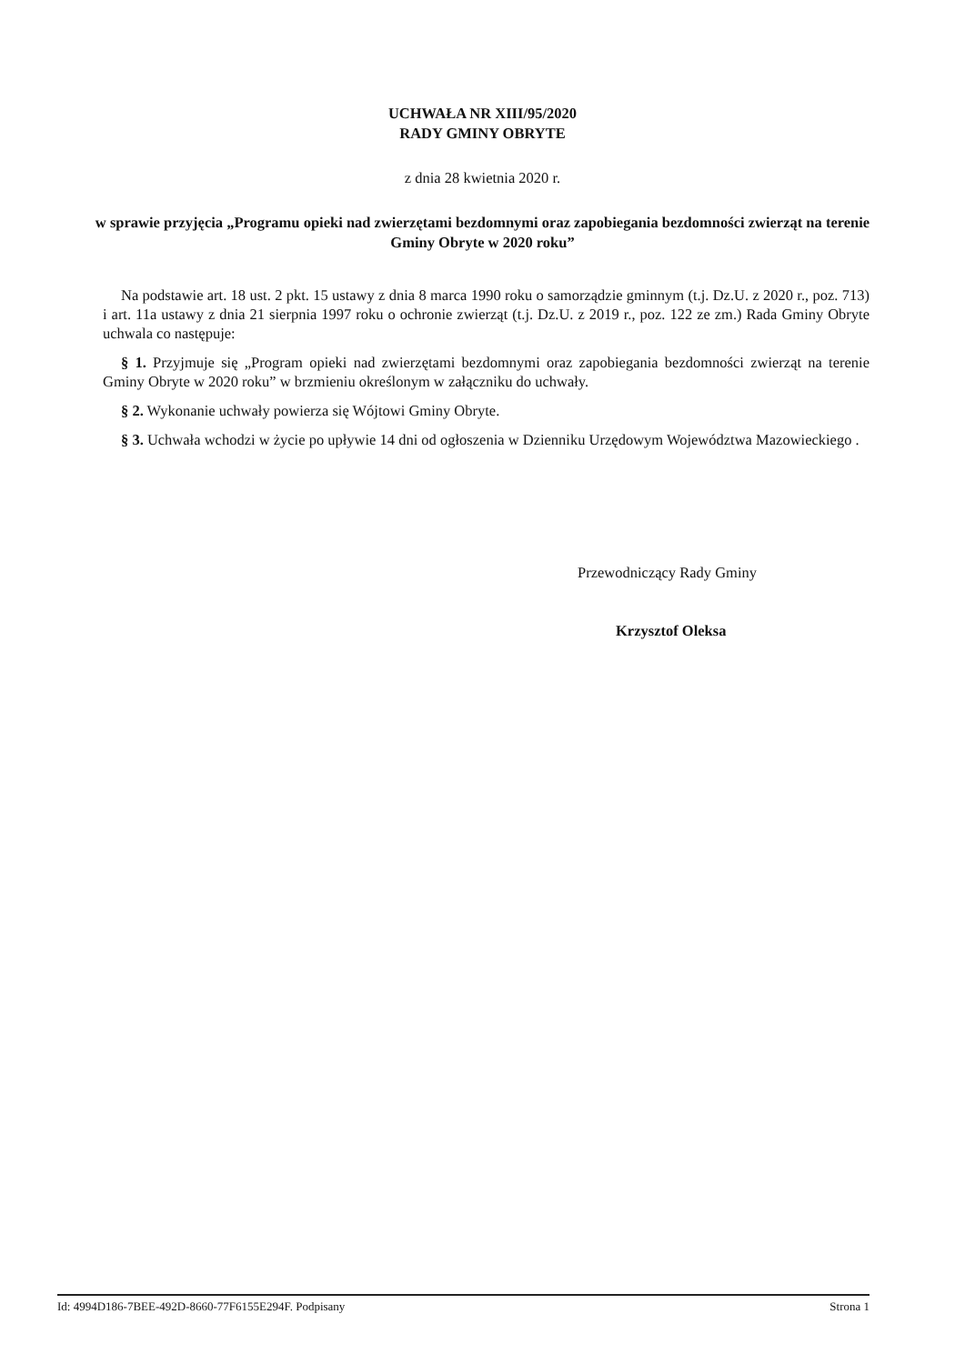UCHWAŁA NR XIII/95/2020
RADY GMINY OBRYTE
z dnia 28 kwietnia 2020 r.
w sprawie przyjęcia „Programu opieki nad zwierzętami bezdomnymi oraz zapobiegania bezdomności zwierząt na terenie Gminy Obryte w 2020 roku”
Na podstawie art. 18 ust. 2 pkt. 15 ustawy z dnia 8 marca 1990 roku o samorządzie gminnym (t.j. Dz.U. z 2020 r., poz. 713) i art. 11a ustawy z dnia 21 sierpnia 1997 roku o ochronie zwierząt (t.j. Dz.U. z 2019 r., poz. 122 ze zm.) Rada Gminy Obryte uchwala co następuje:
§ 1. Przyjmuje się „Program opieki nad zwierzętami bezdomnymi oraz zapobiegania bezdomności zwierząt na terenie Gminy Obryte w 2020 roku” w brzmieniu określonym w załączniku do uchwały.
§ 2. Wykonanie uchwały powierza się Wójtowi Gminy Obryte.
§ 3. Uchwała wchodzi w życie po upływie 14 dni od ogłoszenia w Dzienniku Urzędowym Województwa Mazowieckiego .
Przewodniczący Rady Gminy
Krzysztof Oleksa
Id: 4994D186-7BEE-492D-8660-77F6155E294F. Podpisany Strona 1